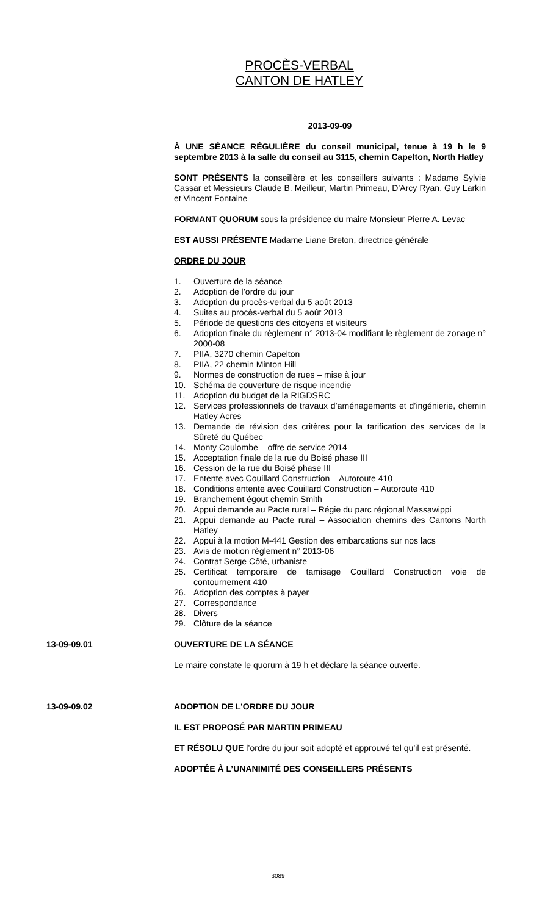PROCÈS-VERBAL
CANTON DE HATLEY
2013-09-09
À UNE SÉANCE RÉGULIÈRE du conseil municipal, tenue à 19 h le 9 septembre 2013 à la salle du conseil au 3115, chemin Capelton, North Hatley
SONT PRÉSENTS la conseillère et les conseillers suivants : Madame Sylvie Cassar et Messieurs Claude B. Meilleur, Martin Primeau, D’Arcy Ryan, Guy Larkin et Vincent Fontaine
FORMANT QUORUM sous la présidence du maire Monsieur Pierre A. Levac
EST AUSSI PRÉSENTE Madame Liane Breton, directrice générale
ORDRE DU JOUR
1. Ouverture de la séance
2. Adoption de l’ordre du jour
3. Adoption du procès-verbal du 5 août 2013
4. Suites au procès-verbal du 5 août 2013
5. Période de questions des citoyens et visiteurs
6. Adoption finale du règlement n° 2013-04 modifiant le règlement de zonage n° 2000-08
7. PIIA, 3270 chemin Capelton
8. PIIA, 22 chemin Minton Hill
9. Normes de construction de rues – mise à jour
10. Schéma de couverture de risque incendie
11. Adoption du budget de la RIGDSRC
12. Services professionnels de travaux d’aménagements et d’ingénierie, chemin Hatley Acres
13. Demande de révision des critères pour la tarification des services de la Sûreté du Québec
14. Monty Coulombe – offre de service 2014
15. Acceptation finale de la rue du Boisé phase III
16. Cession de la rue du Boisé phase III
17. Entente avec Couillard Construction – Autoroute 410
18. Conditions entente avec Couillard Construction – Autoroute 410
19. Branchement égout chemin Smith
20. Appui demande au Pacte rural – Régie du parc régional Massawippi
21. Appui demande au Pacte rural – Association chemins des Cantons North Hatley
22. Appui à la motion M-441 Gestion des embarcations sur nos lacs
23. Avis de motion règlement n° 2013-06
24. Contrat Serge Côté, urbaniste
25. Certificat temporaire de tamisage Couillard Construction voie de contournement 410
26. Adoption des comptes à payer
27. Correspondance
28. Divers
29. Clôture de la séance
13-09-09.01 OUVERTURE DE LA SÉANCE
Le maire constate le quorum à 19 h et déclare la séance ouverte.
13-09-09.02 ADOPTION DE L’ORDRE DU JOUR
IL EST PROPOSÉ PAR MARTIN PRIMEAU
ET RÉSOLU QUE l’ordre du jour soit adopté et approuvé tel qu’il est présenté.
ADOPTÉE À L’UNANIMITÉ DES CONSEILLERS PRÉSENTS
3089